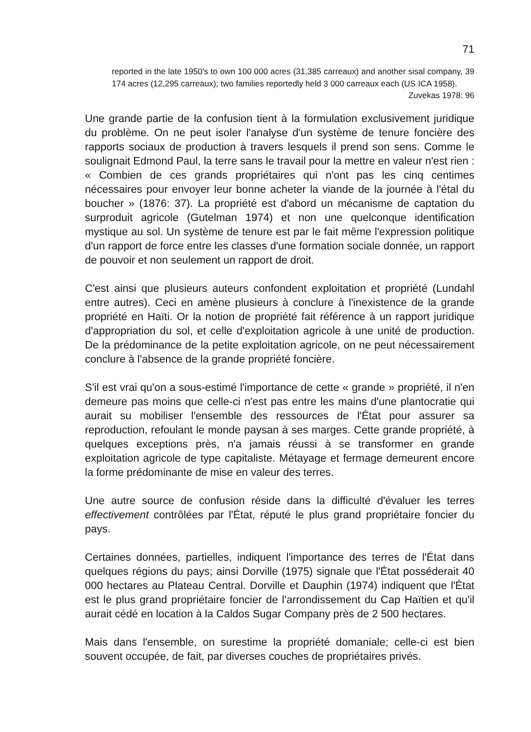71
reported in the late 1950's to own 100 000 acres (31,385 carreaux) and another sisal company, 39 174 acres (12,295 carreaux); two families reportedly held 3 000 carreaux each (US ICA 1958).
Zuvekas 1978: 96
Une grande partie de la confusion tient à la formulation exclusivement juridique du problème. On ne peut isoler l'analyse d'un système de tenure foncière des rapports sociaux de production à travers lesquels il prend son sens. Comme le soulignait Edmond Paul, la terre sans le travail pour la mettre en valeur n'est rien : « Combien de ces grands propriétaires qui n'ont pas les cinq centimes nécessaires pour envoyer leur bonne acheter la viande de la journée à l'étal du boucher » (1876: 37). La propriété est d'abord un mécanisme de captation du surproduit agricole (Gutelman 1974) et non une quelconque identification mystique au sol. Un système de tenure est par le fait même l'expression politique d'un rapport de force entre les classes d'une formation sociale donnée, un rapport de pouvoir et non seulement un rapport de droit.
C'est ainsi que plusieurs auteurs confondent exploitation et propriété (Lundahl entre autres). Ceci en amène plusieurs à conclure à l'inexistence de la grande propriété en Haïti. Or la notion de propriété fait référence à un rapport juridique d'appropriation du sol, et celle d'exploitation agricole à une unité de production. De la prédominance de la petite exploitation agricole, on ne peut nécessairement conclure à l'absence de la grande propriété foncière.
S'il est vrai qu'on a sous-estimé l'importance de cette « grande » propriété, il n'en demeure pas moins que celle-ci n'est pas entre les mains d'une plantocratie qui aurait su mobiliser l'ensemble des ressources de l'État pour assurer sa reproduction, refoulant le monde paysan à ses marges. Cette grande propriété, à quelques exceptions près, n'a jamais réussi à se transformer en grande exploitation agricole de type capitaliste. Métayage et fermage demeurent encore la forme prédominante de mise en valeur des terres.
Une autre source de confusion réside dans la difficulté d'évaluer les terres effectivement contrôlées par l'État, réputé le plus grand propriétaire foncier du pays.
Certaines données, partielles, indiquent l'importance des terres de l'État dans quelques régions du pays; ainsi Dorville (1975) signale que l'État posséderait 40 000 hectares au Plateau Central. Dorville et Dauphin (1974) indiquent que l'État est le plus grand propriétaire foncier de l'arrondissement du Cap Haïtien et qu'il aurait cédé en location à la Caldos Sugar Company près de 2 500 hectares.
Mais dans l'ensemble, on surestime la propriété domaniale; celle-ci est bien souvent occupée, de fait, par diverses couches de propriétaires privés.